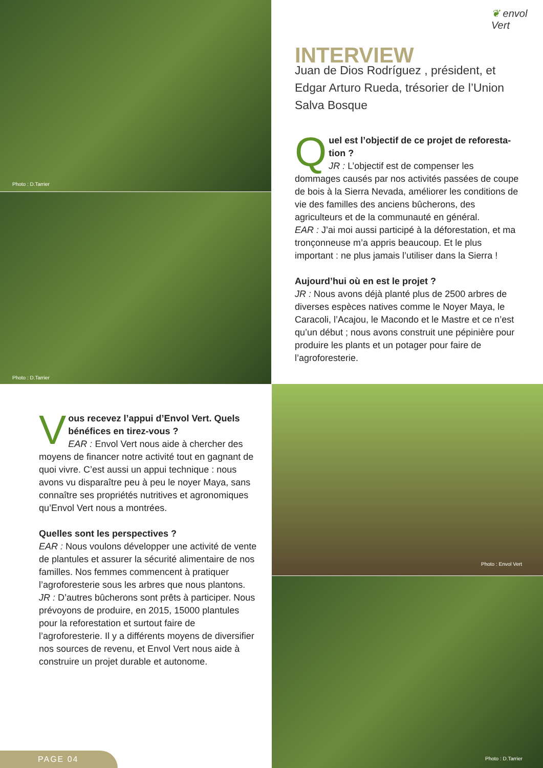Photo : D.Tarrier
Photo : D.Tarrier
Photo : Envol Vert
Photo : D.Tarrier
❦ envol Vert
INTERVIEW
Juan de Dios Rodríguez , président, et Edgar Arturo Rueda, trésorier de l’Union Salva Bosque
Quel est l’objectif de ce projet de reforesta-tion ?
JR : L’objectif est de compenser les dommages causés par nos activités passées de coupe de bois à la Sierra Nevada, améliorer les conditions de vie des familles des anciens bûcherons, des agriculteurs et de la communauté en général.
EAR : J’ai moi aussi participé à la déforestation, et ma tronçonneuse m’a appris beaucoup. Et le plus important : ne plus jamais l’utiliser dans la Sierra !
Aujourd’hui où en est le projet ?
JR : Nous avons déjà planté plus de 2500 arbres de diverses espèces natives comme le Noyer Maya, le Caracoli, l’Acajou, le Macondo et le Mastre et ce n’est qu’un début ; nous avons construit une pépinière pour produire les plants et un potager pour faire de l’agroforesterie.
Vous recevez l’appui d’Envol Vert. Quels bénéfices en tirez-vous ?
EAR : Envol Vert nous aide à chercher des moyens de financer notre activité tout en gagnant de quoi vivre. C’est aussi un appui technique : nous avons vu disparaître peu à peu le noyer Maya, sans connaître ses propriétés nutritives et agronomiques qu’Envol Vert nous a montrées.
Quelles sont les perspectives ?
EAR : Nous voulons développer une activité de vente de plantules et assurer la sécurité alimentaire de nos familles. Nos femmes commencent à pratiquer l’agroforesterie sous les arbres que nous plantons.
JR : D’autres bûcherons sont prêts à participer. Nous prévoyons de produire, en 2015, 15000 plantules pour la reforestation et surtout faire de l’agroforesterie. Il y a différents moyens de diversifier nos sources de revenu, et Envol Vert nous aide à construire un projet durable et autonome.
PAGE 04